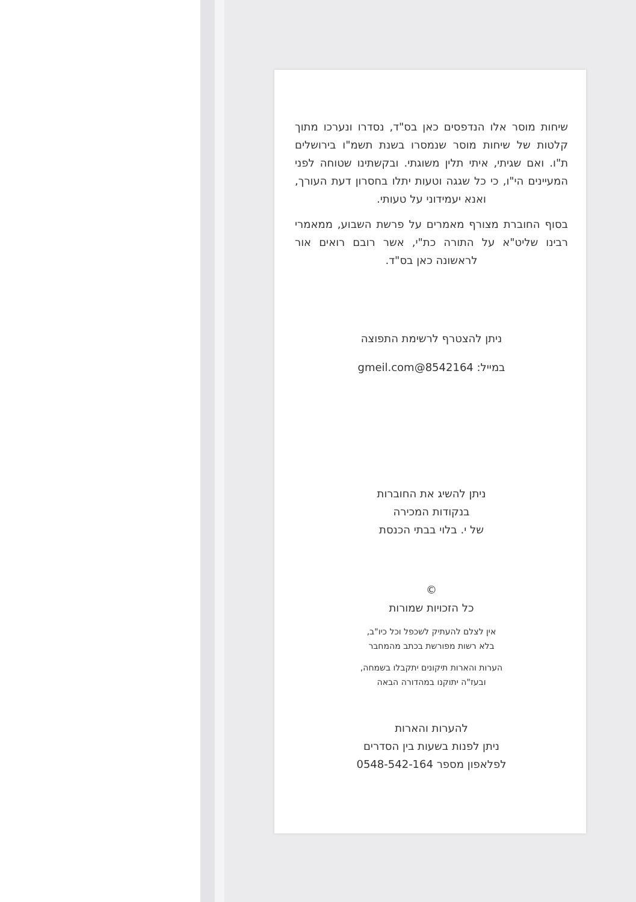שיחות מוסר אלו הנדפסים כאן בס"ד, נסדרו ונערכו מתוך קלטות של שיחות מוסר שנמסרו בשנת תשמ"ו בירושלים ת"ו. ואם שגיתי, איתי תלין משוגתי. ובקשתינו שטוחה לפני המעיינים הי"ו, כי כל שגגה וטעות יתלו בחסרון דעת העורך, ואנא יעמידוני על טעותי.
בסוף החוברת מצורף מאמרים על פרשת השבוע, ממאמרי רבינו שליט"א על התורה כת"י, אשר רובם רואים אור לראשונה כאן בס"ד.
ניתן להצטרף לרשימת התפוצה
במייל: 8542164@gmeil.com
ניתן להשיג את החוברות
בנקודות המכירה
של י. בלוי בבתי הכנסת
©
כל הזכויות שמורות
אין לצלם להעתיק לשכפל וכל כיו"ב,
בלא רשות מפורשת בכתב מהמחבר
הערות והארות תיקונים יתקבלו בשמחה,
ובעז"ה יתוקנו במהדורה הבאה
להערות והארות
ניתן לפנות בשעות בין הסדרים
לפלאפון מספר 0548-542-164